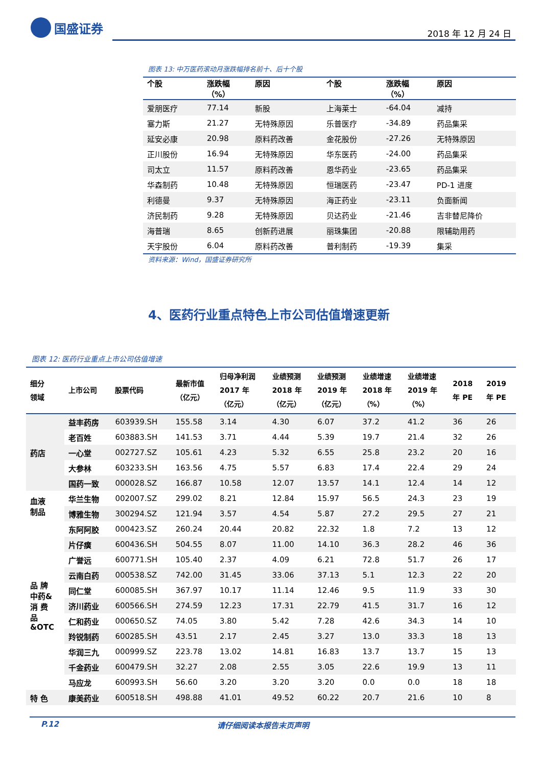国盛证券
2018 年 12 月 24 日
图表 13: 中万医药滚动月涨跌幅排名前十、后十个股
| 个股 | 涨跌幅 （%） | 原因 | 个股 | 涨跌幅 （%） | 原因 |
| --- | --- | --- | --- | --- | --- |
| 爱朋医疗 | 77.14 | 新股 | 上海莱士 | -64.04 | 减持 |
| 塞力斯 | 21.27 | 无特殊原因 | 乐普医疗 | -34.89 | 药品集采 |
| 延安必康 | 20.98 | 原料药改善 | 金花股份 | -27.26 | 无特殊原因 |
| 正川股份 | 16.94 | 无特殊原因 | 华东医药 | -24.00 | 药品集采 |
| 司太立 | 11.57 | 原料药改善 | 恩华药业 | -23.65 | 药品集采 |
| 华森制药 | 10.48 | 无特殊原因 | 恒瑞医药 | -23.47 | PD-1 进度 |
| 利德曼 | 9.37 | 无特殊原因 | 海正药业 | -23.11 | 负面新闻 |
| 济民制药 | 9.28 | 无特殊原因 | 贝达药业 | -21.46 | 吉非替尼降价 |
| 海普瑞 | 8.65 | 创新药进展 | 丽珠集团 | -20.88 | 限辅助用药 |
| 天宇股份 | 6.04 | 原料药改善 | 普利制药 | -19.39 | 集采 |
资料来源：Wind，国盛证券研究所
4、医药行业重点特色上市公司估值增速更新
图表 12: 医药行业重点上市公司估值增速
| 细分 领域 | 上市公司 | 股票代码 | 最新市值 （亿元） | 归母净利润 2017 年 （亿元） | 业绩预测 2018 年 （亿元） | 业绩预测 2019 年 （亿元） | 业绩增速 2018 年 （%） | 业绩增速 2019 年 （%） | 2018 年 PE | 2019 年 PE |
| --- | --- | --- | --- | --- | --- | --- | --- | --- | --- | --- |
| 药店 | 益丰药房 | 603939.SH | 155.58 | 3.14 | 4.30 | 6.07 | 37.2 | 41.2 | 36 | 26 |
| | 老百姓 | 603883.SH | 141.53 | 3.71 | 4.44 | 5.39 | 19.7 | 21.4 | 32 | 26 |
| | 一心堂 | 002727.SZ | 105.61 | 4.23 | 5.32 | 6.55 | 25.8 | 23.2 | 20 | 16 |
| | 大参林 | 603233.SH | 163.56 | 4.75 | 5.57 | 6.83 | 17.4 | 22.4 | 29 | 24 |
| | 国药一致 | 000028.SZ | 166.87 | 10.58 | 12.07 | 13.57 | 14.1 | 12.4 | 14 | 12 |
| 血液 制品 | 华兰生物 | 002007.SZ | 299.02 | 8.21 | 12.84 | 15.97 | 56.5 | 24.3 | 23 | 19 |
| | 博雅生物 | 300294.SZ | 121.94 | 3.57 | 4.54 | 5.87 | 27.2 | 29.5 | 27 | 21 |
| 品 牌 中药& 消 费 品 &OTC | 东阿阿胶 | 000423.SZ | 260.24 | 20.44 | 20.82 | 22.32 | 1.8 | 7.2 | 13 | 12 |
| | 片仔癀 | 600436.SH | 504.55 | 8.07 | 11.00 | 14.10 | 36.3 | 28.2 | 46 | 36 |
| | 广誉远 | 600771.SH | 105.40 | 2.37 | 4.09 | 6.21 | 72.8 | 51.7 | 26 | 17 |
| | 云南白药 | 000538.SZ | 742.00 | 31.45 | 33.06 | 37.13 | 5.1 | 12.3 | 22 | 20 |
| | 同仁堂 | 600085.SH | 367.97 | 10.17 | 11.14 | 12.46 | 9.5 | 11.9 | 33 | 30 |
| | 济川药业 | 600566.SH | 274.59 | 12.23 | 17.31 | 22.79 | 41.5 | 31.7 | 16 | 12 |
| | 仁和药业 | 000650.SZ | 74.05 | 3.80 | 5.42 | 7.28 | 42.6 | 34.3 | 14 | 10 |
| | 羚锐制药 | 600285.SH | 43.51 | 2.17 | 2.45 | 3.27 | 13.0 | 33.3 | 18 | 13 |
| | 华润三九 | 000999.SZ | 223.78 | 13.02 | 14.81 | 16.83 | 13.7 | 13.7 | 15 | 13 |
| | 千金药业 | 600479.SH | 32.27 | 2.08 | 2.55 | 3.05 | 22.6 | 19.9 | 13 | 11 |
| | 马应龙 | 600993.SH | 56.60 | 3.20 | 3.20 | 3.20 | 0.0 | 0.0 | 18 | 18 |
| 特 色 | 康美药业 | 600518.SH | 498.88 | 41.01 | 49.52 | 60.22 | 20.7 | 21.6 | 10 | 8 |
P.12 请仔细阅读本报告末页声明